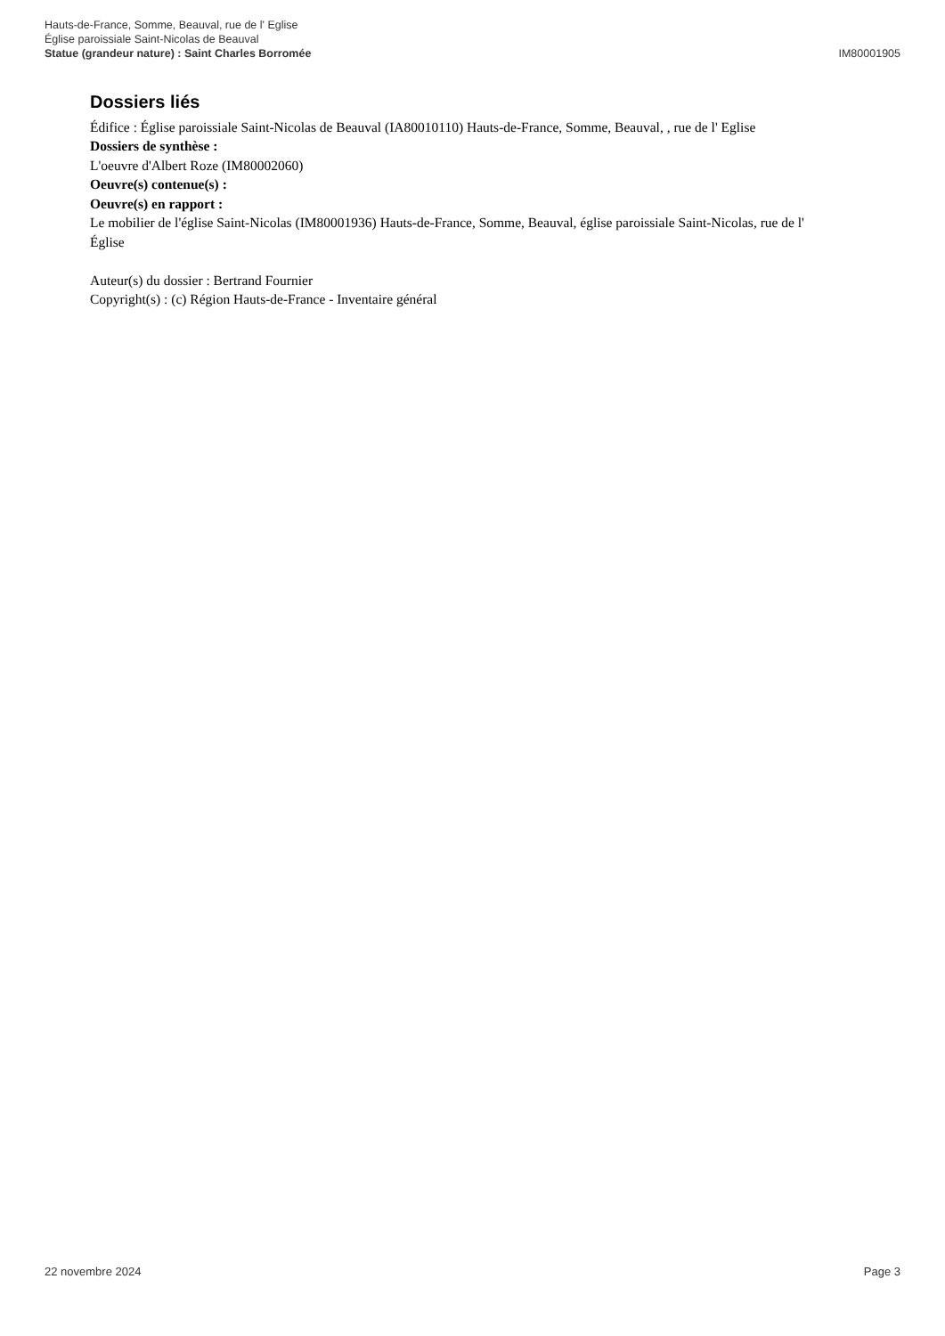Hauts-de-France, Somme, Beauval, rue de l' Eglise
Église paroissiale Saint-Nicolas de Beauval
Statue (grandeur nature) : Saint Charles Borromée IM80001905
Dossiers liés
Édifice : Église paroissiale Saint-Nicolas de Beauval (IA80010110) Hauts-de-France, Somme, Beauval, , rue de l' Eglise
Dossiers de synthèse :
L'oeuvre d'Albert Roze (IM80002060)
Oeuvre(s) contenue(s) :
Oeuvre(s) en rapport :
Le mobilier de l'église Saint-Nicolas (IM80001936) Hauts-de-France, Somme, Beauval, église paroissiale Saint-Nicolas, rue de l' Église
Auteur(s) du dossier : Bertrand Fournier
Copyright(s) : (c) Région Hauts-de-France - Inventaire général
22 novembre 2024 Page 3